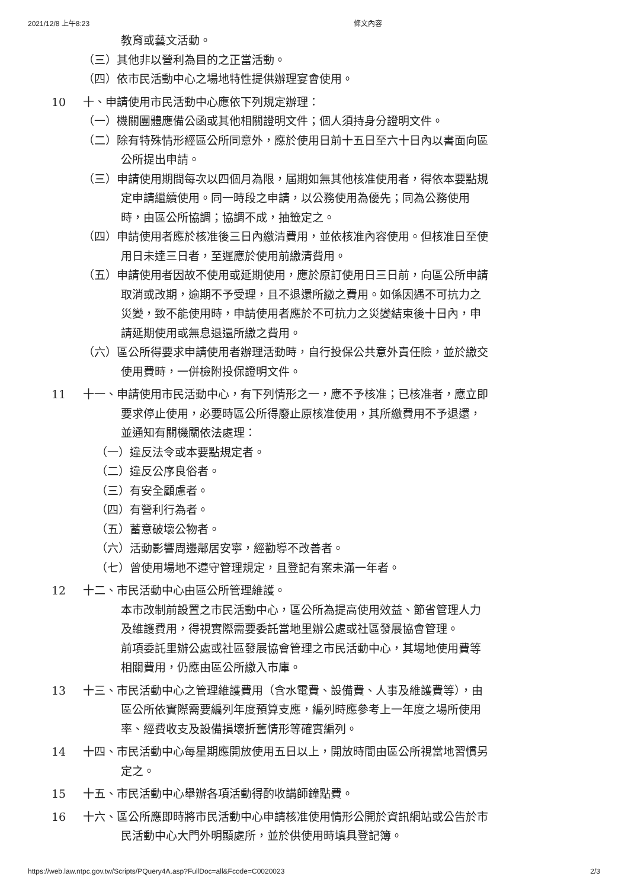2021/12/8 上午8:23 條文內容
教育或藝文活動。
（三）其他非以營利為目的之正當活動。
（四）依市民活動中心之場地特性提供辦理宴會使用。
10 十、申請使用市民活動中心應依下列規定辦理：
（一）機關團體應備公函或其他相關證明文件；個人須持身分證明文件。
（二）除有特殊情形經區公所同意外，應於使用日前十五日至六十日內以書面向區公所提出申請。
（三）申請使用期間每次以四個月為限，屆期如無其他核准使用者，得依本要點規定申請繼續使用。同一時段之申請，以公務使用為優先；同為公務使用時，由區公所協調；協調不成，抽籤定之。
（四）申請使用者應於核准後三日內繳清費用，並依核准內容使用。但核准日至使用日未達三日者，至遲應於使用前繳清費用。
（五）申請使用者因故不使用或延期使用，應於原訂使用日三日前，向區公所申請取消或改期，逾期不予受理，且不退還所繳之費用。如係因遇不可抗力之災變，致不能使用時，申請使用者應於不可抗力之災變結束後十日內，申請延期使用或無息退還所繳之費用。
（六）區公所得要求申請使用者辦理活動時，自行投保公共意外責任險，並於繳交使用費時，一併檢附投保證明文件。
11 十一、申請使用市民活動中心，有下列情形之一，應不予核准；已核准者，應立即要求停止使用，必要時區公所得廢止原核准使用，其所繳費用不予退還，並通知有關機關依法處理：
（一）違反法令或本要點規定者。
（二）違反公序良俗者。
（三）有安全顧慮者。
（四）有營利行為者。
（五）蓄意破壞公物者。
（六）活動影響周邊鄰居安寧，經勸導不改善者。
（七）曾使用場地不遵守管理規定，且登記有案未滿一年者。
12 十二、市民活動中心由區公所管理維護。
本市改制前設置之市民活動中心，區公所為提高使用效益、節省管理人力及維護費用，得視實際需要委託當地里辦公處或社區發展協會管理。
前項委託里辦公處或社區發展協會管理之市民活動中心，其場地使用費等相關費用，仍應由區公所繳入市庫。
13 十三、市民活動中心之管理維護費用（含水電費、設備費、人事及維護費等），由區公所依實際需要編列年度預算支應，編列時應參考上一年度之場所使用率、經費收支及設備損壞折舊情形等確實編列。
14 十四、市民活動中心每星期應開放使用五日以上，開放時間由區公所視當地習慣另定之。
15 十五、市民活動中心舉辦各項活動得酌收講師鐘點費。
16 十六、區公所應即時將市民活動中心申請核准使用情形公開於資訊網站或公告於市民活動中心大門外明顯處所，並於供使用時填具登記簿。
https://web.law.ntpc.gov.tw/Scripts/PQuery4A.asp?FullDoc=all&Fcode=C0020023 2/3